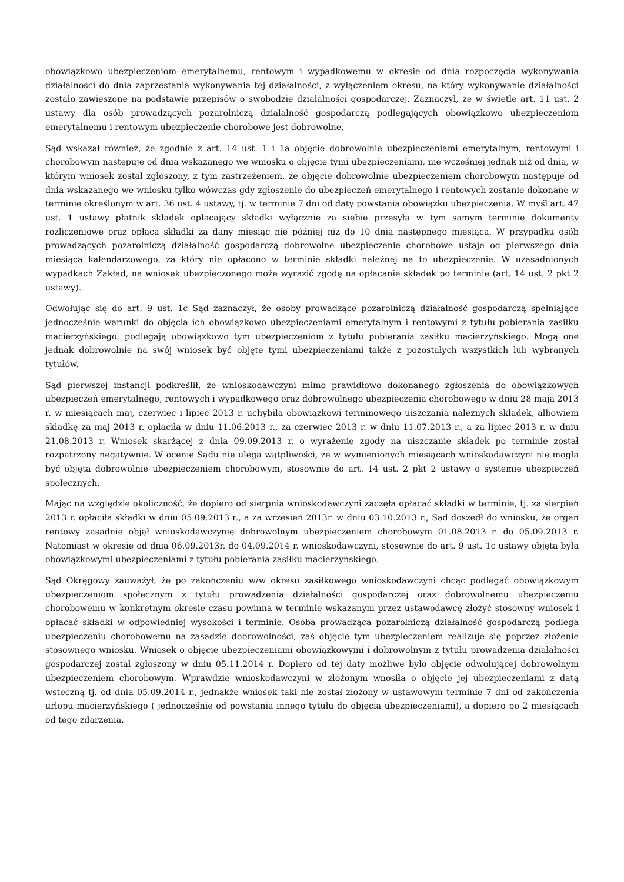obowiązkowo ubezpieczeniom emerytalnemu, rentowym i wypadkowemu w okresie od dnia rozpoczęcia wykonywania działalności do dnia zaprzestania wykonywania tej działalności, z wyłączeniem okresu, na który wykonywanie działalności zostało zawieszone na podstawie przepisów o swobodzie działalności gospodarczej. Zaznaczył, że w świetle art. 11 ust. 2 ustawy dla osób prowadzących pozarolniczą działalność gospodarczą podlegających obowiązkowo ubezpieczeniom emerytalnemu i rentowym ubezpieczenie chorobowe jest dobrowolne.
Sąd wskazał również, że zgodnie z art. 14 ust. 1 i 1a objęcie dobrowolnie ubezpieczeniami emerytalnym, rentowymi i chorobowym następuje od dnia wskazanego we wniosku o objęcie tymi ubezpieczeniami, nie wcześniej jednak niż od dnia, w którym wniosek został zgłoszony, z tym zastrzeżeniem, że objęcie dobrowolnie ubezpieczeniem chorobowym następuje od dnia wskazanego we wniosku tylko wówczas gdy zgłoszenie do ubezpieczeń emerytalnego i rentowych zostanie dokonane w terminie określonym w art. 36 ust. 4 ustawy, tj. w terminie 7 dni od daty powstania obowiązku ubezpieczenia. W myśl art. 47 ust. 1 ustawy płatnik składek opłacający składki wyłącznie za siebie przesyła w tym samym terminie dokumenty rozliczeniowe oraz opłaca składki za dany miesiąc nie później niż do 10 dnia następnego miesiąca. W przypadku osób prowadzących pozarolniczą działalność gospodarczą dobrowolne ubezpieczenie chorobowe ustaje od pierwszego dnia miesiąca kalendarzowego, za który nie opłacono w terminie składki należnej na to ubezpieczenie. W uzasadnionych wypadkach Zakład, na wniosek ubezpieczonego może wyrazić zgodę na opłacanie składek po terminie (art. 14 ust. 2 pkt 2 ustawy).
Odwołując się do art. 9 ust. 1c Sąd zaznaczył, że osoby prowadzące pozarolniczą działalność gospodarczą spełniające jednocześnie warunki do objęcia ich obowiązkowo ubezpieczeniami emerytalnym i rentowymi z tytułu pobierania zasiłku macierzyńskiego, podlegają obowiązkowo tym ubezpieczeniom z tytułu pobierania zasiłku macierzyńskiego. Mogą one jednak dobrowolnie na swój wniosek być objęte tymi ubezpieczeniami także z pozostałych wszystkich lub wybranych tytułów.
Sąd pierwszej instancji podkreślił, że wnioskodawczyni mimo prawidłowo dokonanego zgłoszenia do obowiązkowych ubezpieczeń emerytalnego, rentowych i wypadkowego oraz dobrowolnego ubezpieczenia chorobowego w dniu 28 maja 2013 r. w miesiącach maj, czerwiec i lipiec 2013 r. uchybiła obowiązkowi terminowego uiszczania należnych składek, albowiem składkę za maj 2013 r. opłaciła w dniu 11.06.2013 r., za czerwiec 2013 r. w dniu 11.07.2013 r., a za lipiec 2013 r. w dniu 21.08.2013 r. Wniosek skarżącej z dnia 09.09.2013 r. o wyrażenie zgody na uiszczanie składek po terminie został rozpatrzony negatywnie. W ocenie Sądu nie ulega wątpliwości, że w wymienionych miesiącach wnioskodawczyni nie mogła być objęta dobrowolnie ubezpieczeniem chorobowym, stosownie do art. 14 ust. 2 pkt 2 ustawy o systemie ubezpieczeń społecznych.
Mając na względzie okoliczność, że dopiero od sierpnia wnioskodawczyni zaczęła opłacać składki w terminie, tj. za sierpień 2013 r. opłaciła składki w dniu 05.09.2013 r., a za wrzesień 2013r. w dniu 03.10.2013 r., Sąd doszedł do wniosku, że organ rentowy zasadnie objął wnioskodawczynię dobrowolnym ubezpieczeniem chorobowym 01.08.2013 r. do 05.09.2013 r. Natomiast w okresie od dnia 06.09.2013r. do 04.09.2014 r. wnioskodawczyni, stosownie do art. 9 ust. 1c ustawy objęta była obowiązkowymi ubezpieczeniami z tytułu pobierania zasiłku macierzyńskiego.
Sąd Okręgowy zauważył, że po zakończeniu w/w okresu zasiłkowego wnioskodawczyni chcąc podlegać obowiązkowym ubezpieczeniom społecznym z tytułu prowadzenia działalności gospodarczej oraz dobrowolnemu ubezpieczeniu chorobowemu w konkretnym okresie czasu powinna w terminie wskazanym przez ustawodawcę złożyć stosowny wniosek i opłacać składki w odpowiedniej wysokości i terminie. Osoba prowadząca pozarolniczą działalność gospodarczą podlega ubezpieczeniu chorobowemu na zasadzie dobrowolności, zaś objęcie tym ubezpieczeniem realizuje się poprzez złożenie stosownego wniosku. Wniosek o objęcie ubezpieczeniami obowiązkowymi i dobrowolnym z tytułu prowadzenia działalności gospodarczej został zgłoszony w dniu 05.11.2014 r. Dopiero od tej daty możliwe było objęcie odwołującej dobrowolnym ubezpieczeniem chorobowym. Wprawdzie wnioskodawczyni w złożonym wnosiła o objęcie jej ubezpieczeniami z datą wsteczną tj. od dnia 05.09.2014 r., jednakże wniosek taki nie został złożony w ustawowym terminie 7 dni od zakończenia urlopu macierzyńskiego ( jednocześnie od powstania innego tytułu do objęcia ubezpieczeniami), a dopiero po 2 miesiącach od tego zdarzenia.